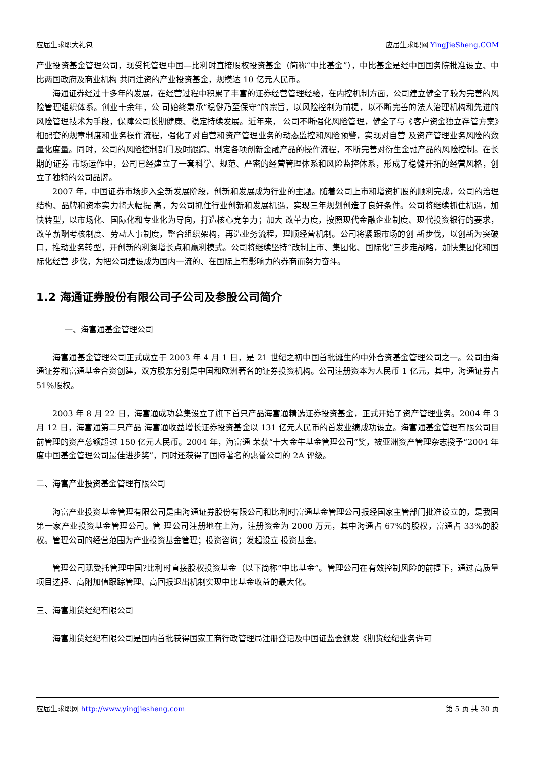应届生求职大礼包 应届生求职网 YingJieSheng.COM
产业投资基金管理公司，现受托管理中国—比利时直接股权投资基金（简称“中比基金”），中比基金是经中国国务院批准设立、中比两国政府及商业机构 共同注资的产业投资基金，规模达 10 亿元人民币。
海通证券经过十多年的发展，在经营过程中积累了丰富的证券经营管理经验，在内控机制方面，公司建立健全了较为完善的风险管理组织体系。创业十余年，公 司始终秉承“稳健乃至保守”的宗旨，以风险控制为前提，以不断完善的法人治理机构和先进的风险管理技术为手段，保障公司长期健康、稳定持续发展。近年来， 公司不断强化风险管理，健全了与《客户资金独立存管方案》相配套的规章制度和业务操作流程，强化了对自营和资产管理业务的动态监控和风险预警，实现对自营 及资产管理业务风险的数量化度量。同时，公司的风险控制部门及时跟踪、制定各项创新金融产品的操作流程，不断完善对衍生金融产品的风险控制。在长期的证券 市场运作中，公司已经建立了一套科学、规范、严密的经营管理体系和风险监控体系，形成了稳健开拓的经营风格，创立了独特的公司品牌。
2007 年，中国证券市场步入全新发展阶段，创新和发展成为行业的主题。随着公司上市和增资扩股的顺利完成，公司的治理结构、品牌和资本实力将大幅提 高，为公司抓住行业创新和发展机遇，实现三年规划创造了良好条件。公司将继续抓住机遇，加快转型，以市场化、国际化和专业化为导向，打造核心竞争力；加大 改革力度，按照现代金融企业制度、现代投资银行的要求，改革薪酬考核制度、劳动人事制度，整合组织架构，再造业务流程，理顺经营机制。公司将紧跟市场的创 新步伐，以创新为突破口，推动业务转型，开创新的利润增长点和赢利模式。公司将继续坚持“改制上市、集团化、国际化”三步走战略，加快集团化和国际化经营 步伐，为把公司建设成为国内一流的、在国际上有影响力的券商而努力奋斗。
1.2 海通证券股份有限公司子公司及参股公司简介
一、海富通基金管理公司
海富通基金管理公司正式成立于 2003 年 4 月 1 日，是 21 世纪之初中国首批诞生的中外合资基金管理公司之一。公司由海通证券和富通基金合资创建，双方股东分别是中国和欧洲著名的证券投资机构。公司注册资本为人民币 1 亿元，其中，海通证券占 51%股权。
2003 年 8 月 22 日，海富通成功募集设立了旗下首只产品海富通精选证券投资基金，正式开始了资产管理业务。2004 年 3 月 12 日，海富通第二只产品 海富通收益增长证券投资基金以 131 亿元人民币的首发业绩成功设立。海富通基金管理有限公司目前管理的资产总额超过 150 亿元人民币。2004 年，海富通 荣获“十大金牛基金管理公司”奖，被亚洲资产管理杂志授予“2004 年度中国基金管理公司最佳进步奖”，同时还获得了国际著名的惠誉公司的 2A 评级。
二、海富产业投资基金管理有限公司
海富产业投资基金管理有限公司是由海通证券股份有限公司和比利时富通基金管理公司报经国家主管部门批准设立的，是我国第一家产业投资基金管理公司。管 理公司注册地在上海，注册资金为 2000 万元，其中海通占 67%的股权，富通占 33%的股权。管理公司的经营范围为产业投资基金管理；投资咨询；发起设立 投资基金。
管理公司现受托管理中国?比利时直接股权投资基金（以下简称“中比基金”。管理公司在有效控制风险的前提下，通过高质量项目选择、高附加值跟踪管理、高回报退出机制实现中比基金收益的最大化。
三、海富期货经纪有限公司
海富期货经纪有限公司是国内首批获得国家工商行政管理局注册登记及中国证监会颁发《期货经纪业务许可
应届生求职网 http://www.yingjiesheng.com 第 5 页 共 30 页